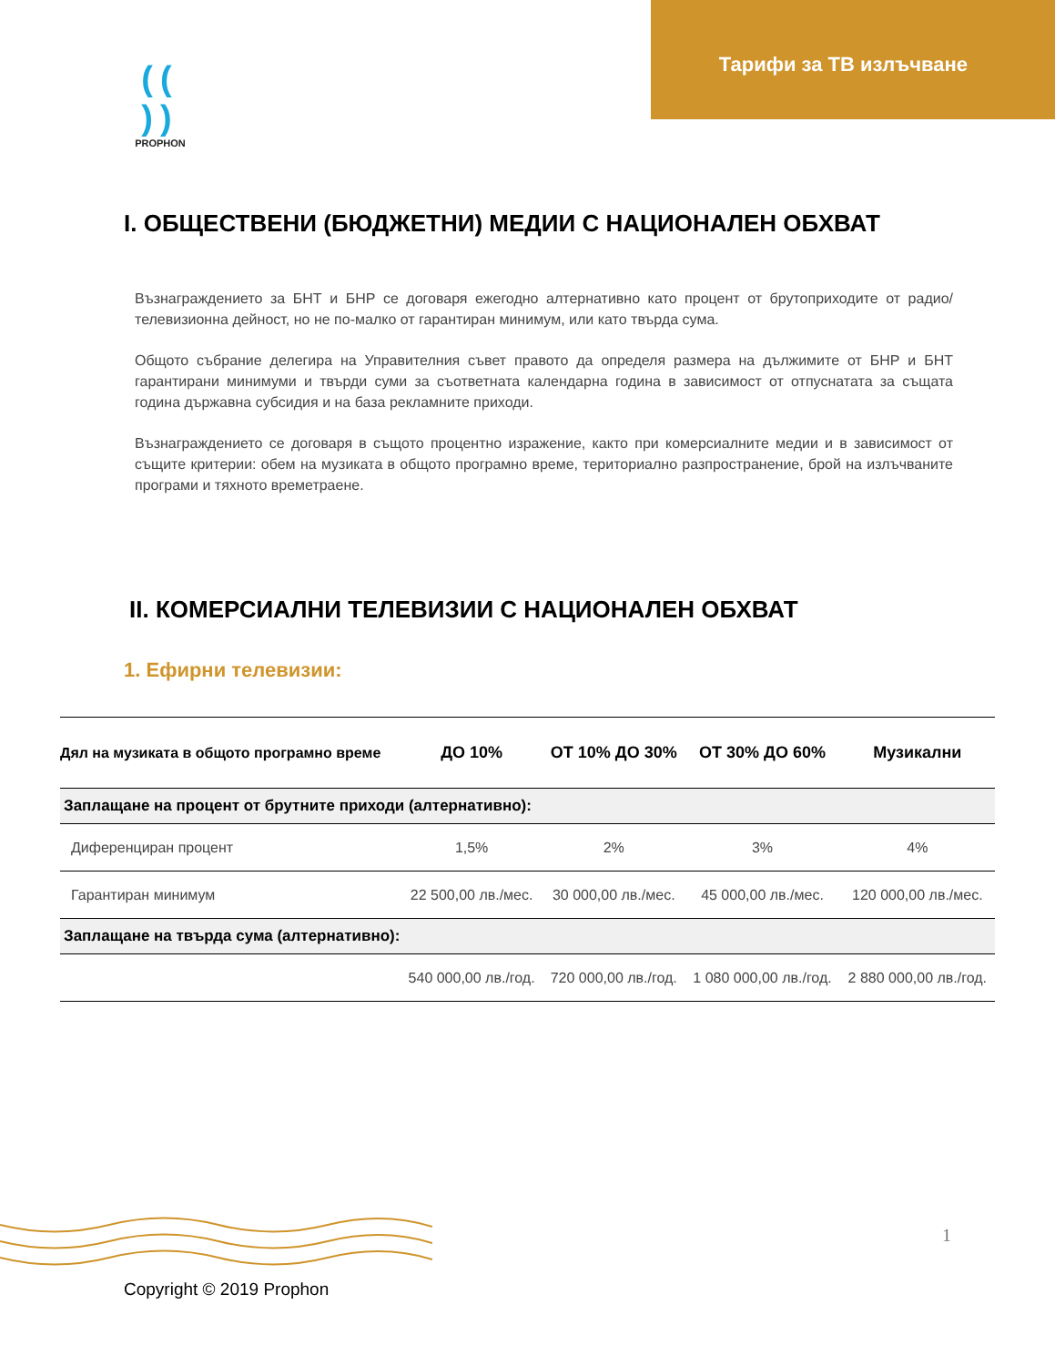(( ))
PROPHON
Тарифи за ТВ излъчване
I. ОБЩЕСТВЕНИ (БЮДЖЕТНИ) МЕДИИ С НАЦИОНАЛЕН ОБХВАТ
Възнаграждението за БНТ и БНР се договаря ежегодно алтернативно като процент от брутоприходите от радио/телевизионна дейност, но не по-малко от гарантиран минимум, или като твърда сума.
Общото събрание делегира на Управителния съвет правото да определя размера на дължимите от БНР и БНТ гарантирани минимуми и твърди суми за съответната календарна година в зависимост от отпуснатата за същата година държавна субсидия и на база рекламните приходи.
Възнаграждението се договаря в същото процентно изражение, както при комерсиалните медии и в зависимост от същите критерии: обем на музиката в общото програмно време, териториално разпространение, брой на излъчваните програми и тяхното времетраене.
II. КОМЕРСИАЛНИ ТЕЛЕВИЗИИ С НАЦИОНАЛЕН ОБХВАТ
1. Ефирни телевизии:
| Дял на музиката в общото програмно време | ДО 10% | ОТ 10% ДО 30% | ОТ 30% ДО 60% | Музикални |
| --- | --- | --- | --- | --- |
| Заплащане на процент от брутните приходи (алтернативно): | | | | |
| Диференциран процент | 1,5% | 2% | 3% | 4% |
| Гарантиран минимум | 22 500,00 лв./мес. | 30 000,00 лв./мес. | 45 000,00 лв./мес. | 120 000,00 лв./мес. |
| Заплащане на твърда сума (алтернативно): | | | | |
| | 540 000,00 лв./год. | 720 000,00 лв./год. | 1 080 000,00 лв./год. | 2 880 000,00 лв./год. |
1
Copyright © 2019 Prophon